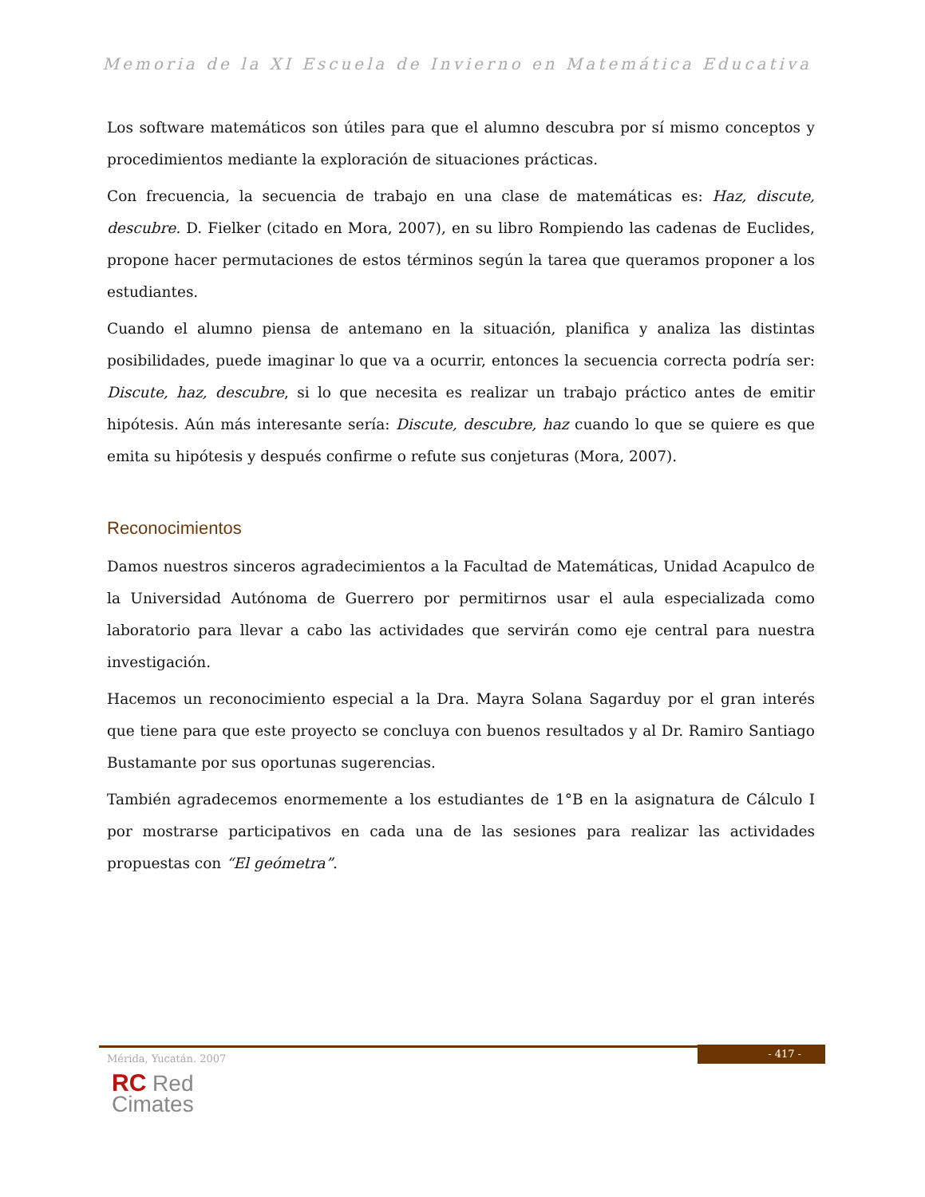Memoria de la XI Escuela de Invierno en Matemática Educativa
Los software matemáticos son útiles para que el alumno descubra por sí mismo conceptos y procedimientos mediante la exploración de situaciones prácticas.
Con frecuencia, la secuencia de trabajo en una clase de matemáticas es: Haz, discute, descubre. D. Fielker (citado en Mora, 2007), en su libro Rompiendo las cadenas de Euclides, propone hacer permutaciones de estos términos según la tarea que queramos proponer a los estudiantes.
Cuando el alumno piensa de antemano en la situación, planifica y analiza las distintas posibilidades, puede imaginar lo que va a ocurrir, entonces la secuencia correcta podría ser: Discute, haz, descubre, si lo que necesita es realizar un trabajo práctico antes de emitir hipótesis. Aún más interesante sería: Discute, descubre, haz cuando lo que se quiere es que emita su hipótesis y después confirme o refute sus conjeturas (Mora, 2007).
Reconocimientos
Damos nuestros sinceros agradecimientos a la Facultad de Matemáticas, Unidad Acapulco de la Universidad Autónoma de Guerrero por permitirnos usar el aula especializada como laboratorio para llevar a cabo las actividades que servirán como eje central para nuestra investigación.
Hacemos un reconocimiento especial a la Dra. Mayra Solana Sagarduy por el gran interés que tiene para que este proyecto se concluya con buenos resultados y al Dr. Ramiro Santiago Bustamante por sus oportunas sugerencias.
También agradecemos enormemente a los estudiantes de 1°B en la asignatura de Cálculo I por mostrarse participativos en cada una de las sesiones para realizar las actividades propuestas con “El geómetra”.
- 417 -
Mérida, Yucatán. 2007
RC Red
Cimates